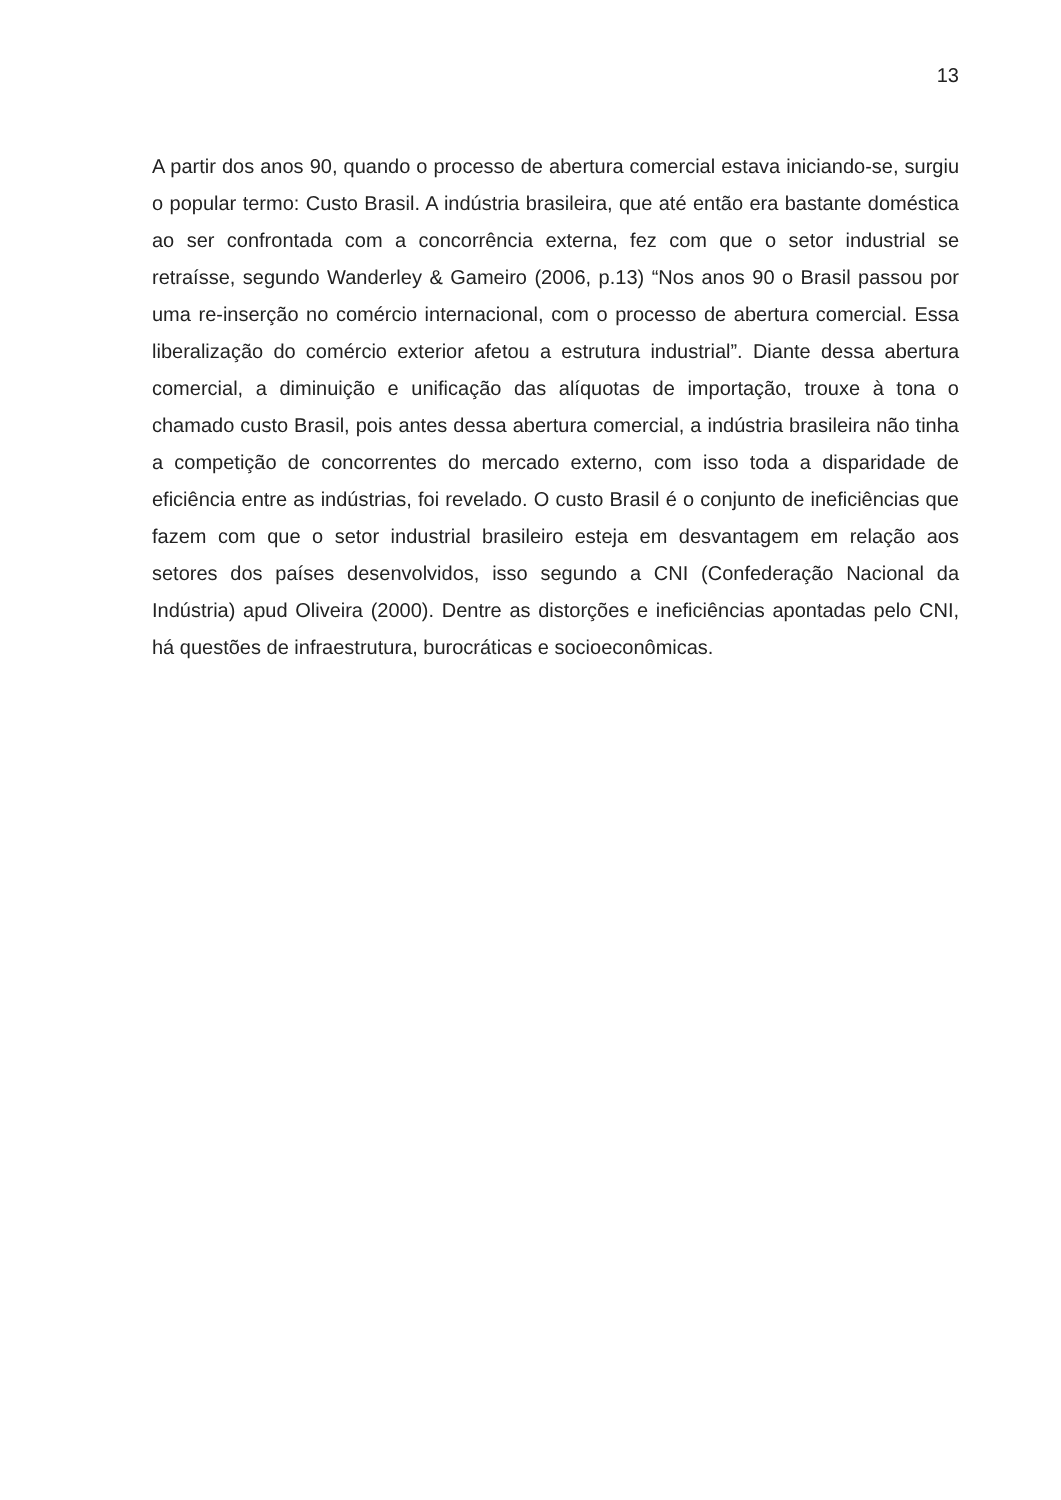13
A partir dos anos 90, quando o processo de abertura comercial estava iniciando-se, surgiu o popular termo: Custo Brasil. A indústria brasileira, que até então era bastante doméstica ao ser confrontada com a concorrência externa, fez com que o setor industrial se retraísse, segundo Wanderley & Gameiro (2006, p.13) “Nos anos 90 o Brasil passou por uma re-inserção no comércio internacional, com o processo de abertura comercial. Essa liberalização do comércio exterior afetou a estrutura industrial”. Diante dessa abertura comercial, a diminuição e unificação das alíquotas de importação, trouxe à tona o chamado custo Brasil, pois antes dessa abertura comercial, a indústria brasileira não tinha a competição de concorrentes do mercado externo, com isso toda a disparidade de eficiência entre as indústrias, foi revelado. O custo Brasil é o conjunto de ineficiências que fazem com que o setor industrial brasileiro esteja em desvantagem em relação aos setores dos países desenvolvidos, isso segundo a CNI (Confederação Nacional da Indústria) apud Oliveira (2000). Dentre as distorções e ineficiências apontadas pelo CNI, há questões de infraestrutura, burocráticas e socioeconômicas.